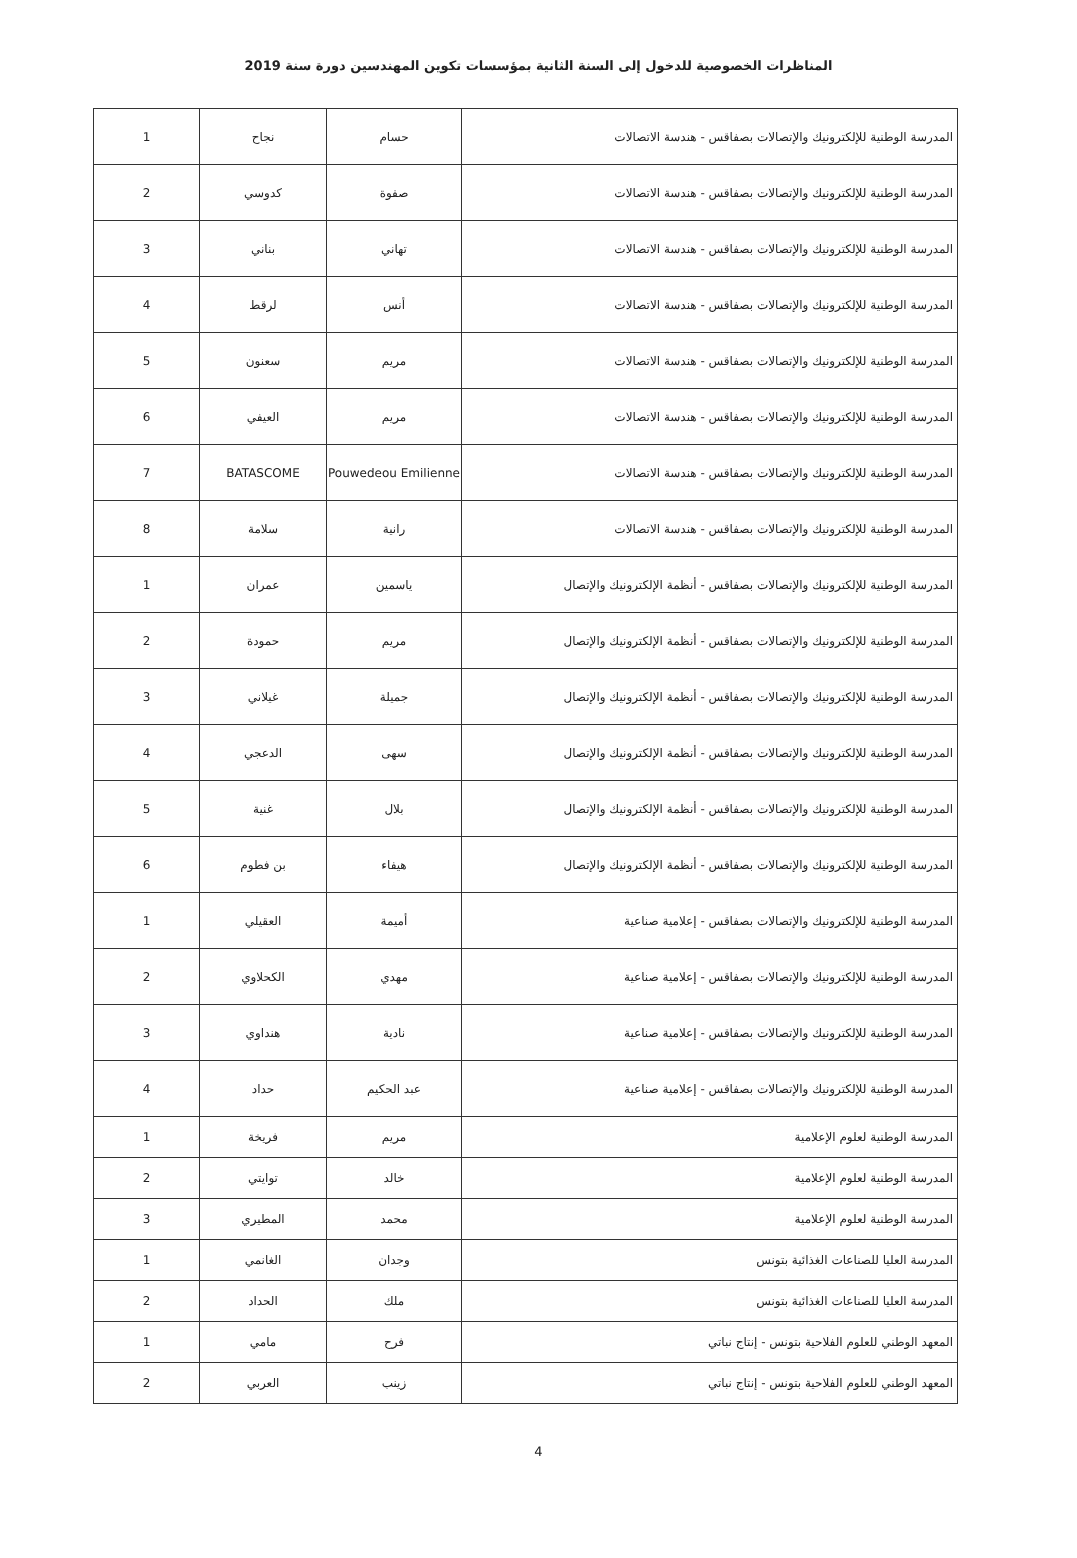المناظرات الخصوصية للدخول إلى السنة الثانية بمؤسسات تكوين المهندسين دورة سنة 2019
| المدرسة الوطنية للإلكترونيك والإتصالات بصفاقس - هندسة الاتصالات | حسام | نجاح | 1 |
| المدرسة الوطنية للإلكترونيك والإتصالات بصفاقس - هندسة الاتصالات | صفوة | كدوسي | 2 |
| المدرسة الوطنية للإلكترونيك والإتصالات بصفاقس - هندسة الاتصالات | تهاني | بناني | 3 |
| المدرسة الوطنية للإلكترونيك والإتصالات بصفاقس - هندسة الاتصالات | أنس | لرقط | 4 |
| المدرسة الوطنية للإلكترونيك والإتصالات بصفاقس - هندسة الاتصالات | مريم | سعنون | 5 |
| المدرسة الوطنية للإلكترونيك والإتصالات بصفاقس - هندسة الاتصالات | مريم | العيفي | 6 |
| المدرسة الوطنية للإلكترونيك والإتصالات بصفاقس - هندسة الاتصالات | Pouwedeou Emilienne | BATASCOME | 7 |
| المدرسة الوطنية للإلكترونيك والإتصالات بصفاقس - هندسة الاتصالات | رانية | سلامة | 8 |
| المدرسة الوطنية للإلكترونيك والإتصالات بصفاقس - أنظمة الإلكترونيك والإتصال | ياسمين | عمران | 1 |
| المدرسة الوطنية للإلكترونيك والإتصالات بصفاقس - أنظمة الإلكترونيك والإتصال | مريم | حمودة | 2 |
| المدرسة الوطنية للإلكترونيك والإتصالات بصفاقس - أنظمة الإلكترونيك والإتصال | جميلة | غيلاني | 3 |
| المدرسة الوطنية للإلكترونيك والإتصالات بصفاقس - أنظمة الإلكترونيك والإتصال | سهى | الدعجي | 4 |
| المدرسة الوطنية للإلكترونيك والإتصالات بصفاقس - أنظمة الإلكترونيك والإتصال | بلال | غنية | 5 |
| المدرسة الوطنية للإلكترونيك والإتصالات بصفاقس - أنظمة الإلكترونيك والإتصال | هيفاء | بن فطوم | 6 |
| المدرسة الوطنية للإلكترونيك والإتصالات بصفاقس - إعلامية صناعية | أميمة | العقيلي | 1 |
| المدرسة الوطنية للإلكترونيك والإتصالات بصفاقس - إعلامية صناعية | مهدي | الكحلاوي | 2 |
| المدرسة الوطنية للإلكترونيك والإتصالات بصفاقس - إعلامية صناعية | نادية | هنداوي | 3 |
| المدرسة الوطنية للإلكترونيك والإتصالات بصفاقس - إعلامية صناعية | عبد الحكيم | حداد | 4 |
| المدرسة الوطنية لعلوم الإعلامية | مريم | فريخة | 1 |
| المدرسة الوطنية لعلوم الإعلامية | خالد | توايتي | 2 |
| المدرسة الوطنية لعلوم الإعلامية | محمد | المطيري | 3 |
| المدرسة العليا للصناعات الغذائية بتونس | وجدان | الغانمي | 1 |
| المدرسة العليا للصناعات الغذائية بتونس | ملك | الحداد | 2 |
| المعهد الوطني للعلوم الفلاحية بتونس - إنتاج نباتي | فرح | مامي | 1 |
| المعهد الوطني للعلوم الفلاحية بتونس - إنتاج نباتي | زينب | العربي | 2 |
4